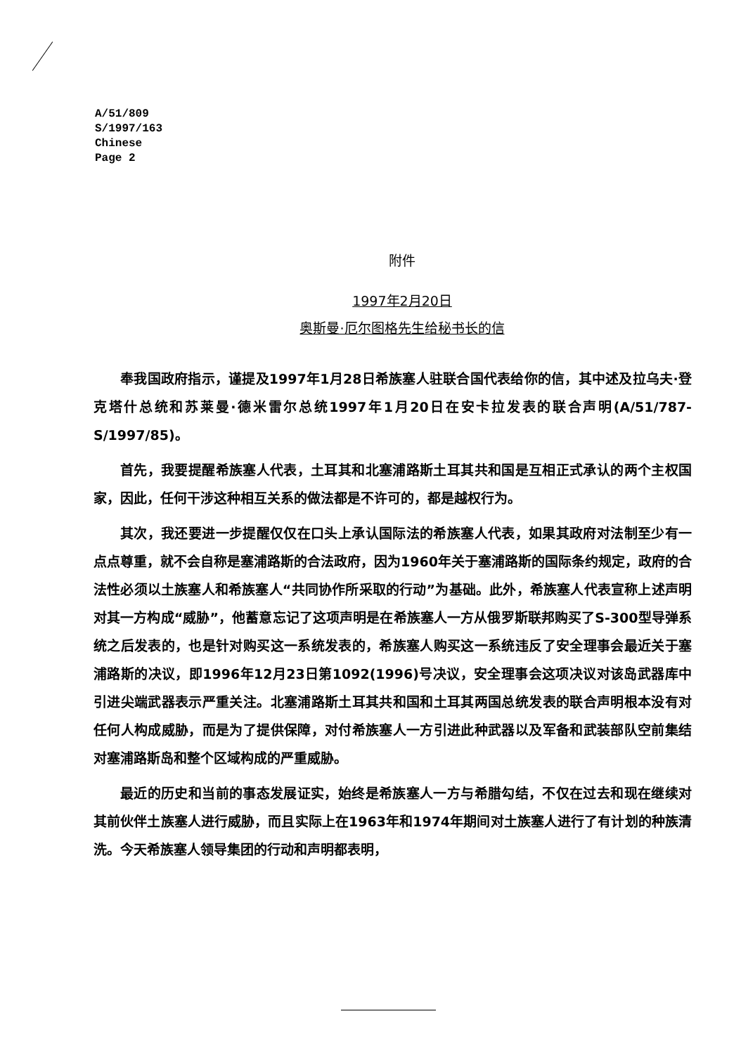A/51/809
S/1997/163
Chinese
Page 2
附件
1997年2月20日
奥斯曼·厄尔图格先生给秘书长的信
奉我国政府指示，谨提及1997年1月28日希族塞人驻联合国代表给你的信，其中述及拉乌夫·登克塔什总统和苏莱曼·德米雷尔总统1997年1月20日在安卡拉发表的联合声明(A/51/787-S/1997/85)。
首先，我要提醒希族塞人代表，土耳其和北塞浦路斯土耳其共和国是互相正式承认的两个主权国家，因此，任何干涉这种相互关系的做法都是不许可的，都是越权行为。
其次，我还要进一步提醒仅仅在口头上承认国际法的希族塞人代表，如果其政府对法制至少有一点点尊重，就不会自称是塞浦路斯的合法政府，因为1960年关于塞浦路斯的国际条约规定，政府的合法性必须以土族塞人和希族塞人“共同协作所采取的行动”为基础。此外，希族塞人代表宣称上述声明对其一方构成“威胁”，他蓄意忘记了这项声明是在希族塞人一方从俄罗斯联邦购买了S-300型导弹系统之后发表的，也是针对购买这一系统发表的，希族塞人购买这一系统违反了安全理事会最近关于塞浦路斯的决议，即1996年12月23日第1092(1996)号决议，安全理事会这项决议对该岛武器库中引进尖端武器表示严重关注。北塞浦路斯土耳其共和国和土耳其两国总统发表的联合声明根本没有对任何人构成威胁，而是为了提供保障，对付希族塞人一方引进此种武器以及军备和武装部队空前集结对塞浦路斯岛和整个区域构成的严重威胁。
最近的历史和当前的事态发展证实，始终是希族塞人一方与希腊勾结，不仅在过去和现在继续对其前伙伴土族塞人进行威胁，而且实际上在1963年和1974年期间对土族塞人进行了有计划的种族清洗。今天希族塞人领导集团的行动和声明都表明，